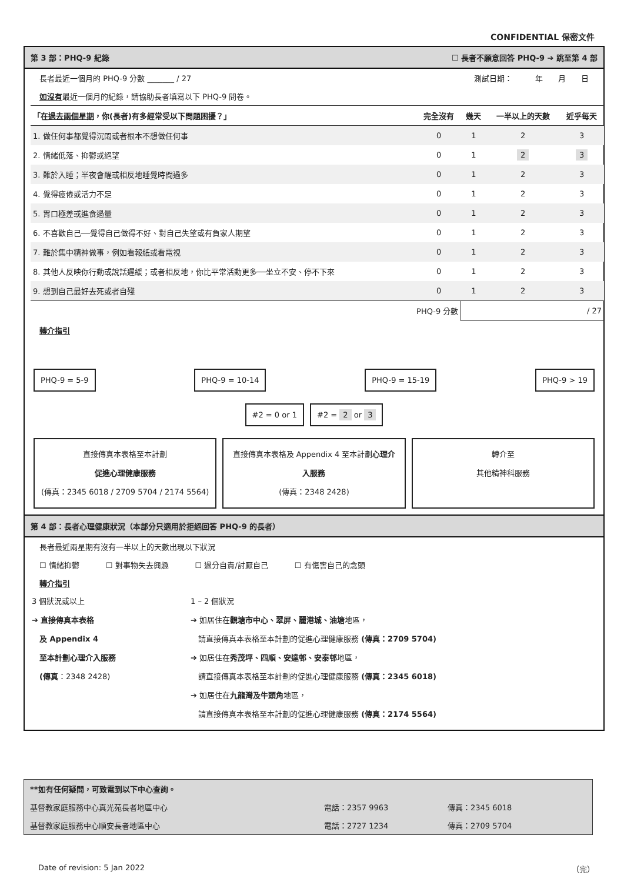CONFIDENTIAL 保密文件
第 3 部：PHQ-9 紀錄 ☐ 長者不願意回答 PHQ-9 ➔ 跳至第 4 部
長者最近一個月的 PHQ-9 分數 _______ / 27 測試日期：　　　年　　月　　日
如沒有最近一個月的紀錄，請協助長者填寫以下 PHQ-9 問卷。
| 「在 過去兩個星期 ，你(長者)有多經常受以下問題困擾？」 | 完全沒有 | 幾天 | 一半以上的天數 | 近乎每天 |
| --- | --- | --- | --- | --- |
| 1. 做任何事都覺得沉悶或者根本不想做任何事 | 0 | 1 | 2 | 3 |
| 2. 情緒低落、抑鬱或絕望 | 0 | 1 | 2 | 3 |
| 3. 難於入睡；半夜會醒或相反地睡覺時間過多 | 0 | 1 | 2 | 3 |
| 4. 覺得疲倦或活力不足 | 0 | 1 | 2 | 3 |
| 5. 胃口極差或進食過量 | 0 | 1 | 2 | 3 |
| 6. 不喜歡自己──覺得自己做得不好、對自己失望或有負家人期望 | 0 | 1 | 2 | 3 |
| 7. 難於集中精神做事，例如看報紙或看電視 | 0 | 1 | 2 | 3 |
| 8. 其他人反映你行動或說話遲緩；或者相反地，你比平常活動更多──坐立不安、停不下來 | 0 | 1 | 2 | 3 |
| 9. 想到自己最好去死或者自殘 | 0 | 1 | 2 | 3 |
| PHQ-9 分數 | | / 27 | | |
轉介指引
PHQ-9 = 5-9 PHQ-9 = 10-14 PHQ-9 = 15-19 PHQ-9 > 19
#2 = 0 or 1 #2 = 2 or 3
直接傳真本表格至本計劃
促進心理健康服務
(傳真：2345 6018 / 2709 5704 / 2174 5564)
直接傳真本表格及 Appendix 4 至本計劃心理介入服務
(傳真：2348 2428)
轉介至
其他精神科服務
第 4 部：長者心理健康狀況（本部分只適用於拒絕回答 PHQ-9 的長者）
長者最近兩星期有沒有一半以上的天數出現以下狀況
☐ 情緒抑鬱 ☐ 對事物失去興趣 ☐ 過分自責/討厭自己 ☐ 有傷害自己的念頭
轉介指引
3 個狀況或以上
➔ 直接傳真本表格
　及 Appendix 4
　至本計劃心理介入服務
　(傳真：2348 2428)
1 – 2 個狀況
➔ 如居住在觀塘市中心、翠屏、麗港城、油塘地區，
　請直接傳真本表格至本計劃的促進心理健康服務 (傳真：2709 5704)
➔ 如居住在秀茂坪、四順、安達邨、安泰邨地區，
　請直接傳真本表格至本計劃的促進心理健康服務 (傳真：2345 6018)
➔ 如居住在九龍灣及牛頭角地區，
　請直接傳真本表格至本計劃的促進心理健康服務 (傳真：2174 5564)
**如有任何疑問，可致電到以下中心查詢。
基督教家庭服務中心真光苑長者地區中心 電話：2357 9963 傳真：2345 6018
基督教家庭服務中心順安長者地區中心 電話：2727 1234 傳真：2709 5704
Date of revision: 5 Jan 2022 （完）